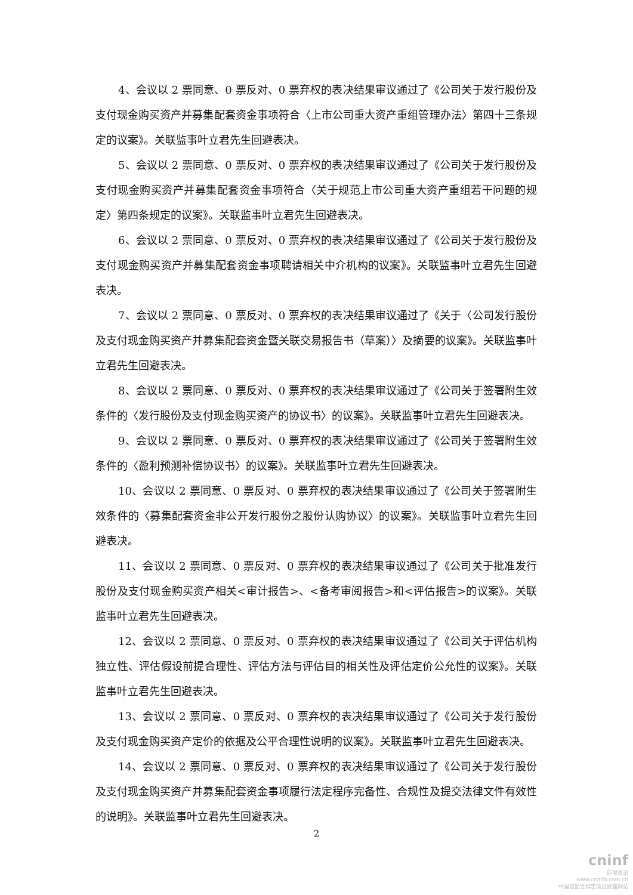4、会议以 2 票同意、0 票反对、0 票弃权的表决结果审议通过了《公司关于发行股份及支付现金购买资产并募集配套资金事项符合〈上市公司重大资产重组管理办法〉第四十三条规定的议案》。关联监事叶立君先生回避表决。
5、会议以 2 票同意、0 票反对、0 票弃权的表决结果审议通过了《公司关于发行股份及支付现金购买资产并募集配套资金事项符合〈关于规范上市公司重大资产重组若干问题的规定〉第四条规定的议案》。关联监事叶立君先生回避表决。
6、会议以 2 票同意、0 票反对、0 票弃权的表决结果审议通过了《公司关于发行股份及支付现金购买资产并募集配套资金事项聘请相关中介机构的议案》。关联监事叶立君先生回避表决。
7、会议以 2 票同意、0 票反对、0 票弃权的表决结果审议通过了《关于〈公司发行股份及支付现金购买资产并募集配套资金暨关联交易报告书（草案）〉及摘要的议案》。关联监事叶立君先生回避表决。
8、会议以 2 票同意、0 票反对、0 票弃权的表决结果审议通过了《公司关于签署附生效条件的〈发行股份及支付现金购买资产的协议书〉的议案》。关联监事叶立君先生回避表决。
9、会议以 2 票同意、0 票反对、0 票弃权的表决结果审议通过了《公司关于签署附生效条件的〈盈利预测补偿协议书〉的议案》。关联监事叶立君先生回避表决。
10、会议以 2 票同意、0 票反对、0 票弃权的表决结果审议通过了《公司关于签署附生效条件的〈募集配套资金非公开发行股份之股份认购协议〉的议案》。关联监事叶立君先生回避表决。
11、会议以 2 票同意、0 票反对、0 票弃权的表决结果审议通过了《公司关于批准发行股份及支付现金购买资产相关<审计报告>、<备考审阅报告>和<评估报告>的议案》。关联监事叶立君先生回避表决。
12、会议以 2 票同意、0 票反对、0 票弃权的表决结果审议通过了《公司关于评估机构独立性、评估假设前提合理性、评估方法与评估目的相关性及评估定价公允性的议案》。关联监事叶立君先生回避表决。
13、会议以 2 票同意、0 票反对、0 票弃权的表决结果审议通过了《公司关于发行股份及支付现金购买资产定价的依据及公平合理性说明的议案》。关联监事叶立君先生回避表决。
14、会议以 2 票同意、0 票反对、0 票弃权的表决结果审议通过了《公司关于发行股份及支付现金购买资产并募集配套资金事项履行法定程序完备性、合规性及提交法律文件有效性的说明》。关联监事叶立君先生回避表决。
2
cninf
巨潮资讯
www.cninfo.com.cn
中国证监会指定信息披露网站